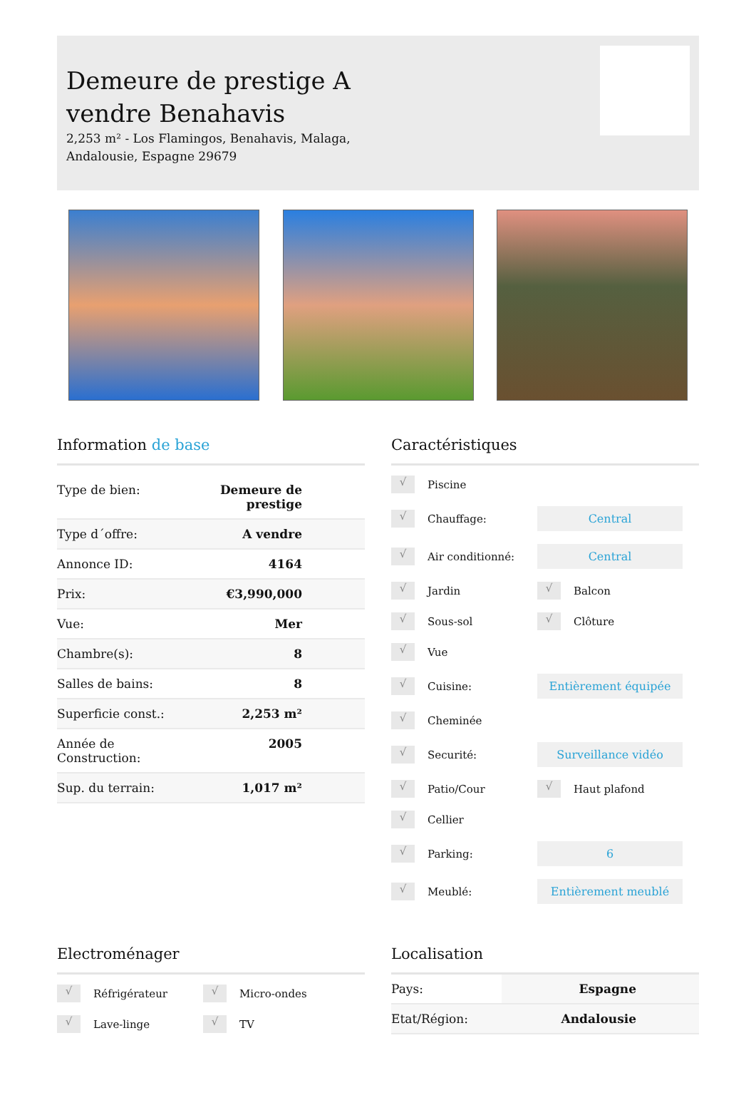Demeure de prestige A
vendre Benahavis
2,253 m² - Los Flamingos, Benahavis, Malaga,
Andalousie, Espagne 29679
Information de base
| Type de bien: | Demeure de prestige |
| Type d´offre: | A vendre |
| Annonce ID: | 4164 |
| Prix: | €3,990,000 |
| Vue: | Mer |
| Chambre(s): | 8 |
| Salles de bains: | 8 |
| Superficie const.: | 2,253 m² |
| Année de Construction: | 2005 |
| Sup. du terrain: | 1,017 m² |
Caractéristiques
√ Piscine
√ Chauffage: Central
√ Air conditionné: Central
√ Jardin √ Balcon
√ Sous-sol √ Clôture
√ Vue
√ Cuisine: Entièrement équipée
√ Cheminée
√ Securité: Surveillance vidéo
√ Patio/Cour √ Haut plafond
√ Cellier
√ Parking: 6
√ Meublé: Entièrement meublé
Electroménager
√ Réfrigérateur √ Micro-ondes
√ Lave-linge √ TV
Localisation
| Pays: | Espagne |
| Etat/Région: | Andalousie |